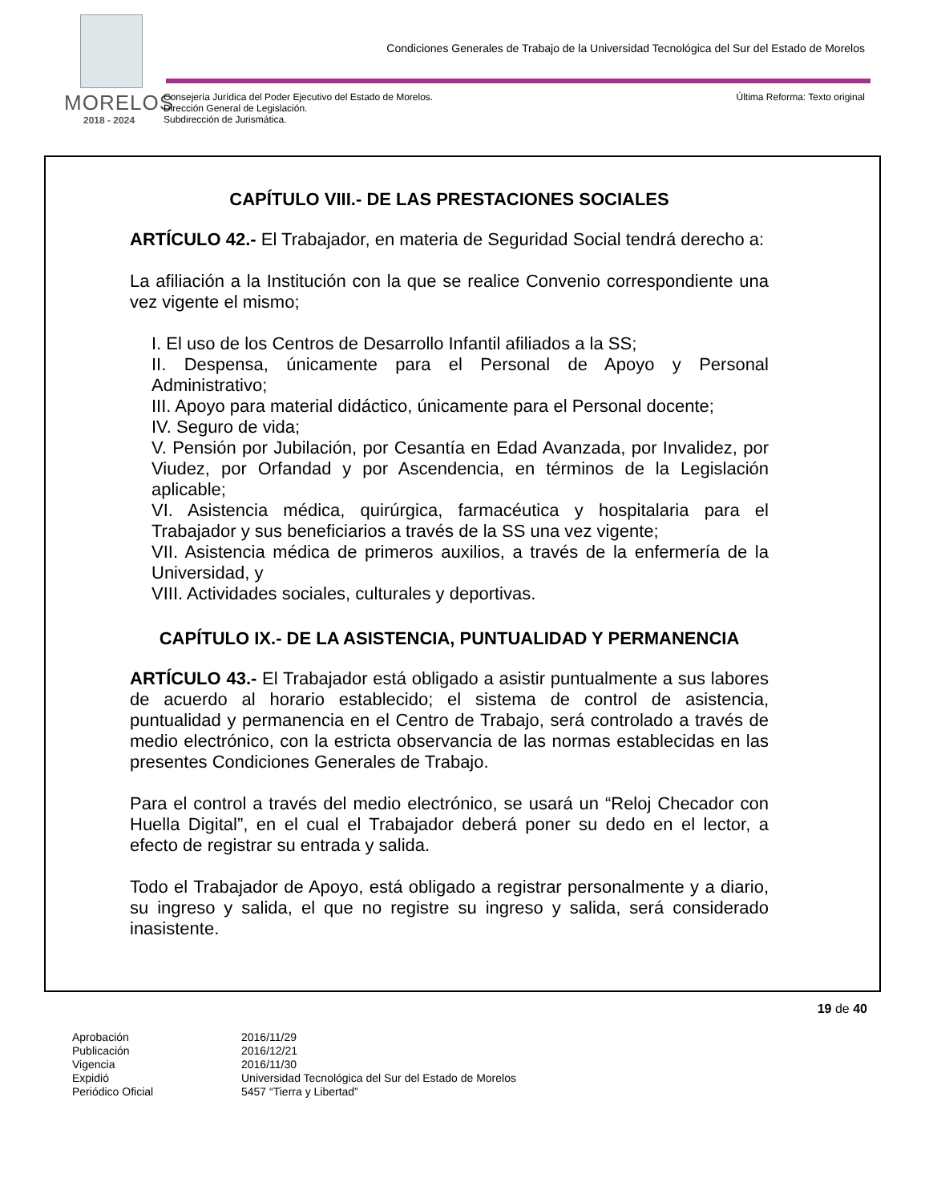Condiciones Generales de Trabajo de la Universidad Tecnológica del Sur del Estado de Morelos
MORELOS
2018 - 2024
Consejería Jurídica del Poder Ejecutivo del Estado de Morelos.
Dirección General de Legislación.
Subdirección de Jurismática.
Última Reforma: Texto original
CAPÍTULO VIII.- DE LAS PRESTACIONES SOCIALES
ARTÍCULO 42.- El Trabajador, en materia de Seguridad Social tendrá derecho a:
La afiliación a la Institución con la que se realice Convenio correspondiente una vez vigente el mismo;
I. El uso de los Centros de Desarrollo Infantil afiliados a la SS;
II. Despensa, únicamente para el Personal de Apoyo y Personal Administrativo;
III. Apoyo para material didáctico, únicamente para el Personal docente;
IV. Seguro de vida;
V. Pensión por Jubilación, por Cesantía en Edad Avanzada, por Invalidez, por Viudez, por Orfandad y por Ascendencia, en términos de la Legislación aplicable;
VI. Asistencia médica, quirúrgica, farmacéutica y hospitalaria para el Trabajador y sus beneficiarios a través de la SS una vez vigente;
VII. Asistencia médica de primeros auxilios, a través de la enfermería de la Universidad, y
VIII. Actividades sociales, culturales y deportivas.
CAPÍTULO IX.- DE LA ASISTENCIA, PUNTUALIDAD Y PERMANENCIA
ARTÍCULO 43.- El Trabajador está obligado a asistir puntualmente a sus labores de acuerdo al horario establecido; el sistema de control de asistencia, puntualidad y permanencia en el Centro de Trabajo, será controlado a través de medio electrónico, con la estricta observancia de las normas establecidas en las presentes Condiciones Generales de Trabajo.
Para el control a través del medio electrónico, se usará un “Reloj Checador con Huella Digital”, en el cual el Trabajador deberá poner su dedo en el lector, a efecto de registrar su entrada y salida.
Todo el Trabajador de Apoyo, está obligado a registrar personalmente y a diario, su ingreso y salida, el que no registre su ingreso y salida, será considerado inasistente.
19 de 40
| Aprobación | 2016/11/29 |
| Publicación | 2016/12/21 |
| Vigencia | 2016/11/30 |
| Expidió | Universidad Tecnológica del Sur del Estado de Morelos |
| Periódico Oficial | 5457 “Tierra y Libertad” |